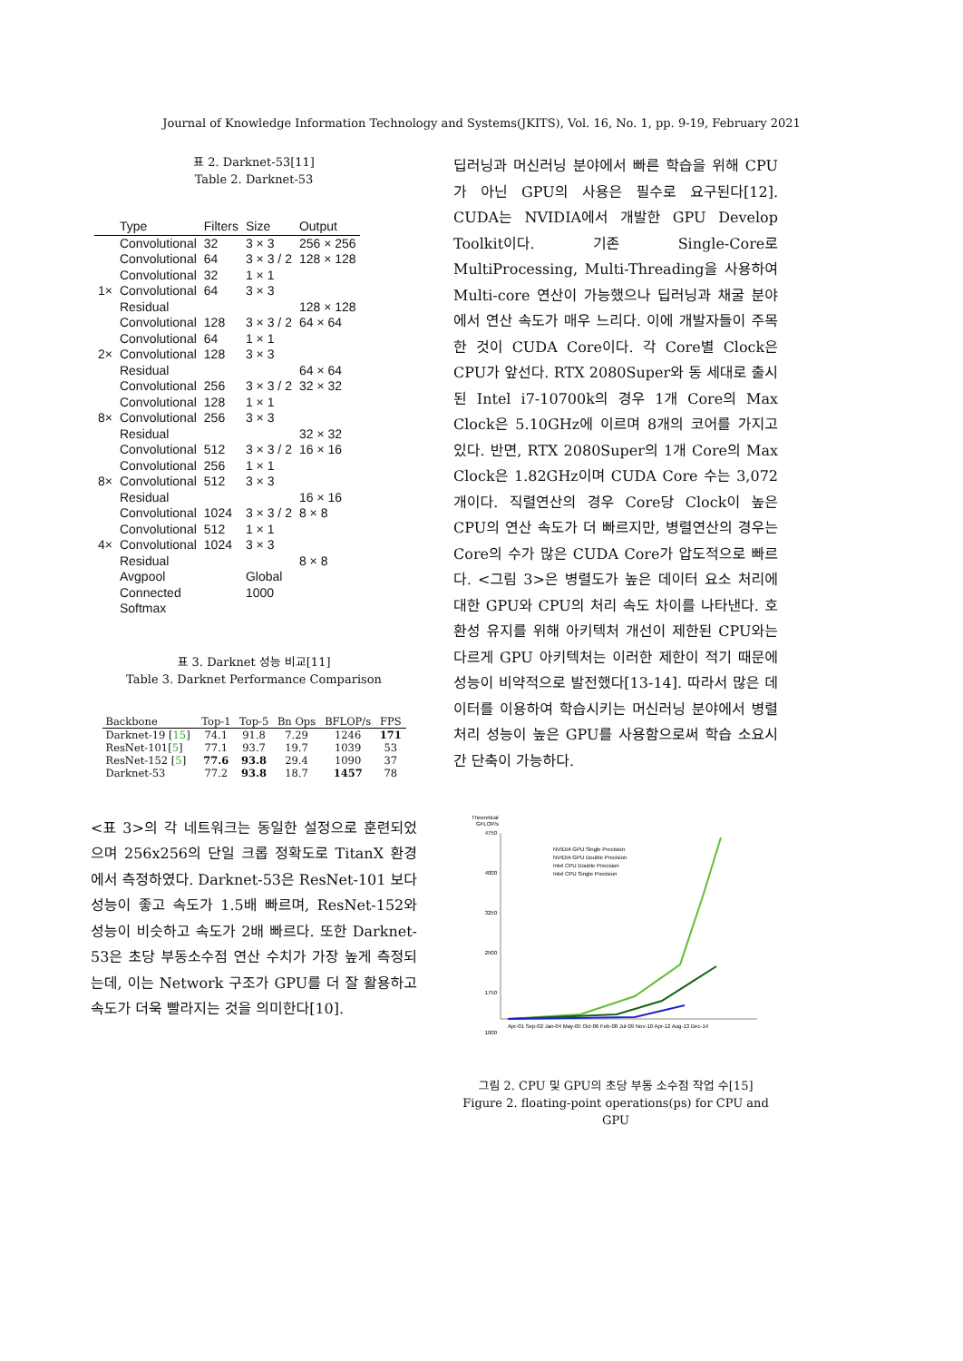Journal of Knowledge Information Technology and Systems(JKITS), Vol. 16, No. 1, pp. 9-19, February 2021
표 2. Darknet-53[11]
Table 2. Darknet-53
| | Type | Filters | Size | Output |
| --- | --- | --- | --- | --- |
| | Convolutional | 32 | 3 × 3 | 256 × 256 |
| | Convolutional | 64 | 3 × 3 / 2 | 128 × 128 |
| 1× | Convolutional | 32 | 1 × 1 | |
| | Convolutional | 64 | 3 × 3 | |
| | Residual | | | 128 × 128 |
| | Convolutional | 128 | 3 × 3 / 2 | 64 × 64 |
| 2× | Convolutional | 64 | 1 × 1 | |
| | Convolutional | 128 | 3 × 3 | |
| | Residual | | | 64 × 64 |
| | Convolutional | 256 | 3 × 3 / 2 | 32 × 32 |
| 8× | Convolutional | 128 | 1 × 1 | |
| | Convolutional | 256 | 3 × 3 | |
| | Residual | | | 32 × 32 |
| | Convolutional | 512 | 3 × 3 / 2 | 16 × 16 |
| 8× | Convolutional | 256 | 1 × 1 | |
| | Convolutional | 512 | 3 × 3 | |
| | Residual | | | 16 × 16 |
| | Convolutional | 1024 | 3 × 3 / 2 | 8 × 8 |
| 4× | Convolutional | 512 | 1 × 1 | |
| | Convolutional | 1024 | 3 × 3 | |
| | Residual | | | 8 × 8 |
| | Avgpool | | Global | |
| | Connected | | 1000 | |
| | Softmax | | | |
표 3. Darknet 성능 비교[11]
Table 3. Darknet Performance Comparison
| Backbone | Top-1 | Top-5 | Bn Ops | BFLOP/s | FPS |
| --- | --- | --- | --- | --- | --- |
| Darknet-19 [ 15 ] | 74.1 | 91.8 | 7.29 | 1246 | 171 |
| ResNet-101[ 5 ] | 77.1 | 93.7 | 19.7 | 1039 | 53 |
| ResNet-152 [ 5 ] | 77.6 | 93.8 | 29.4 | 1090 | 37 |
| Darknet-53 | 77.2 | 93.8 | 18.7 | 1457 | 78 |
<표 3>의 각 네트워크는 동일한 설정으로 훈련되었으며 256x256의 단일 크롭 정확도로 TitanX 환경에서 측정하였다. Darknet-53은 ResNet-101 보다 성능이 좋고 속도가 1.5배 빠르며, ResNet-152와 성능이 비슷하고 속도가 2배 빠르다. 또한 Darknet-53은 초당 부동소수점 연산 수치가 가장 높게 측정되는데, 이는 Network 구조가 GPU를 더 잘 활용하고 속도가 더욱 빨라지는 것을 의미한다[10].
딥러닝과 머신러닝 분야에서 빠른 학습을 위해 CPU가 아닌 GPU의 사용은 필수로 요구된다[12]. CUDA는 NVIDIA에서 개발한 GPU Develop Toolkit이다. 기존 Single-Core로 MultiProcessing, Multi-Threading을 사용하여 Multi-core 연산이 가능했으나 딥러닝과 채굴 분야에서 연산 속도가 매우 느리다. 이에 개발자들이 주목한 것이 CUDA Core이다. 각 Core별 Clock은 CPU가 앞선다. RTX 2080Super와 동 세대로 출시된 Intel i7-10700k의 경우 1개 Core의 Max Clock은 5.10GHz에 이르며 8개의 코어를 가지고 있다. 반면, RTX 2080Super의 1개 Core의 Max Clock은 1.82GHz이며 CUDA Core 수는 3,072개이다. 직렬연산의 경우 Core당 Clock이 높은 CPU의 연산 속도가 더 빠르지만, 병렬연산의 경우는 Core의 수가 많은 CUDA Core가 압도적으로 빠르다. <그림 3>은 병렬도가 높은 데이터 요소 처리에 대한 GPU와 CPU의 처리 속도 차이를 나타낸다. 호환성 유지를 위해 아키텍처 개선이 제한된 CPU와는 다르게 GPU 아키텍처는 이러한 제한이 적기 때문에 성능이 비약적으로 발전했다[13-14]. 따라서 많은 데이터를 이용하여 학습시키는 머신러닝 분야에서 병렬처리 성능이 높은 GPU를 사용함으로써 학습 소요시간 단축이 가능하다.
Theoretical
GFLOP/s
4750
4000
3250
2500
1750
1000
NVIDIA GPU Single Precision
NVIDIA GPU Double Precision
Intel CPU Double Precision
Intel CPU Single Precision
Apr-01 Sep-02 Jan-04 May-05 Oct-06 Feb-08 Jul-09 Nov-10 Apr-12 Aug-13 Dec-14
그림 2. CPU 및 GPU의 초당 부동 소수점 작업 수[15]
Figure 2. floating-point operations(ps) for CPU and GPU